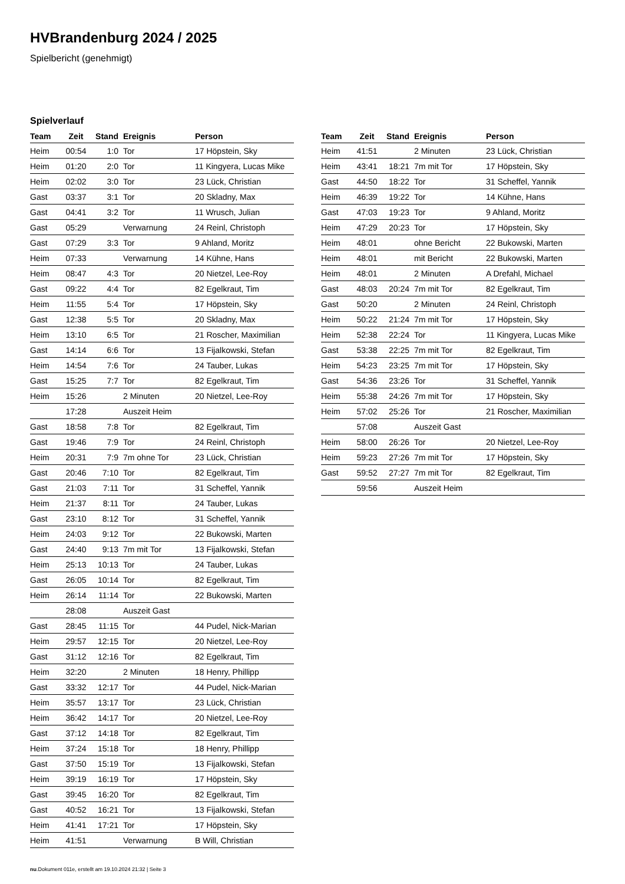HVBrandenburg 2024 / 2025
Spielbericht (genehmigt)
Spielverlauf
| Team | Zeit | Stand | Ereignis | Person |
| --- | --- | --- | --- | --- |
| Heim | 00:54 | 1:0 | Tor | 17 Höpstein, Sky |
| Heim | 01:20 | 2:0 | Tor | 11 Kingyera, Lucas Mike |
| Heim | 02:02 | 3:0 | Tor | 23 Lück, Christian |
| Gast | 03:37 | 3:1 | Tor | 20 Skladny, Max |
| Gast | 04:41 | 3:2 | Tor | 11 Wrusch, Julian |
| Gast | 05:29 | | Verwarnung | 24 Reinl, Christoph |
| Gast | 07:29 | 3:3 | Tor | 9 Ahland, Moritz |
| Heim | 07:33 | | Verwarnung | 14 Kühne, Hans |
| Heim | 08:47 | 4:3 | Tor | 20 Nietzel, Lee-Roy |
| Gast | 09:22 | 4:4 | Tor | 82 Egelkraut, Tim |
| Heim | 11:55 | 5:4 | Tor | 17 Höpstein, Sky |
| Gast | 12:38 | 5:5 | Tor | 20 Skladny, Max |
| Heim | 13:10 | 6:5 | Tor | 21 Roscher, Maximilian |
| Gast | 14:14 | 6:6 | Tor | 13 Fijalkowski, Stefan |
| Heim | 14:54 | 7:6 | Tor | 24 Tauber, Lukas |
| Gast | 15:25 | 7:7 | Tor | 82 Egelkraut, Tim |
| Heim | 15:26 | | 2 Minuten | 20 Nietzel, Lee-Roy |
| | 17:28 | | Auszeit Heim | |
| Gast | 18:58 | 7:8 | Tor | 82 Egelkraut, Tim |
| Gast | 19:46 | 7:9 | Tor | 24 Reinl, Christoph |
| Heim | 20:31 | 7:9 | 7m ohne Tor | 23 Lück, Christian |
| Gast | 20:46 | 7:10 | Tor | 82 Egelkraut, Tim |
| Gast | 21:03 | 7:11 | Tor | 31 Scheffel, Yannik |
| Heim | 21:37 | 8:11 | Tor | 24 Tauber, Lukas |
| Gast | 23:10 | 8:12 | Tor | 31 Scheffel, Yannik |
| Heim | 24:03 | 9:12 | Tor | 22 Bukowski, Marten |
| Gast | 24:40 | 9:13 | 7m mit Tor | 13 Fijalkowski, Stefan |
| Heim | 25:13 | 10:13 | Tor | 24 Tauber, Lukas |
| Gast | 26:05 | 10:14 | Tor | 82 Egelkraut, Tim |
| Heim | 26:14 | 11:14 | Tor | 22 Bukowski, Marten |
| | 28:08 | | Auszeit Gast | |
| Gast | 28:45 | 11:15 | Tor | 44 Pudel, Nick-Marian |
| Heim | 29:57 | 12:15 | Tor | 20 Nietzel, Lee-Roy |
| Gast | 31:12 | 12:16 | Tor | 82 Egelkraut, Tim |
| Heim | 32:20 | | 2 Minuten | 18 Henry, Phillipp |
| Gast | 33:32 | 12:17 | Tor | 44 Pudel, Nick-Marian |
| Heim | 35:57 | 13:17 | Tor | 23 Lück, Christian |
| Heim | 36:42 | 14:17 | Tor | 20 Nietzel, Lee-Roy |
| Gast | 37:12 | 14:18 | Tor | 82 Egelkraut, Tim |
| Heim | 37:24 | 15:18 | Tor | 18 Henry, Phillipp |
| Gast | 37:50 | 15:19 | Tor | 13 Fijalkowski, Stefan |
| Heim | 39:19 | 16:19 | Tor | 17 Höpstein, Sky |
| Gast | 39:45 | 16:20 | Tor | 82 Egelkraut, Tim |
| Gast | 40:52 | 16:21 | Tor | 13 Fijalkowski, Stefan |
| Heim | 41:41 | 17:21 | Tor | 17 Höpstein, Sky |
| Heim | 41:51 | | Verwarnung | B Will, Christian |
| Team | Zeit | Stand | Ereignis | Person |
| --- | --- | --- | --- | --- |
| Heim | 41:51 | | 2 Minuten | 23 Lück, Christian |
| Heim | 43:41 | 18:21 | 7m mit Tor | 17 Höpstein, Sky |
| Gast | 44:50 | 18:22 | Tor | 31 Scheffel, Yannik |
| Heim | 46:39 | 19:22 | Tor | 14 Kühne, Hans |
| Gast | 47:03 | 19:23 | Tor | 9 Ahland, Moritz |
| Heim | 47:29 | 20:23 | Tor | 17 Höpstein, Sky |
| Heim | 48:01 | | ohne Bericht | 22 Bukowski, Marten |
| Heim | 48:01 | | mit Bericht | 22 Bukowski, Marten |
| Heim | 48:01 | | 2 Minuten | A Drefahl, Michael |
| Gast | 48:03 | 20:24 | 7m mit Tor | 82 Egelkraut, Tim |
| Gast | 50:20 | | 2 Minuten | 24 Reinl, Christoph |
| Heim | 50:22 | 21:24 | 7m mit Tor | 17 Höpstein, Sky |
| Heim | 52:38 | 22:24 | Tor | 11 Kingyera, Lucas Mike |
| Gast | 53:38 | 22:25 | 7m mit Tor | 82 Egelkraut, Tim |
| Heim | 54:23 | 23:25 | 7m mit Tor | 17 Höpstein, Sky |
| Gast | 54:36 | 23:26 | Tor | 31 Scheffel, Yannik |
| Heim | 55:38 | 24:26 | 7m mit Tor | 17 Höpstein, Sky |
| Heim | 57:02 | 25:26 | Tor | 21 Roscher, Maximilian |
| | 57:08 | | Auszeit Gast | |
| Heim | 58:00 | 26:26 | Tor | 20 Nietzel, Lee-Roy |
| Heim | 59:23 | 27:26 | 7m mit Tor | 17 Höpstein, Sky |
| Gast | 59:52 | 27:27 | 7m mit Tor | 82 Egelkraut, Tim |
| | 59:56 | | Auszeit Heim | |
nu.Dokument 011e, erstellt am 19.10.2024 21:32 | Seite 3